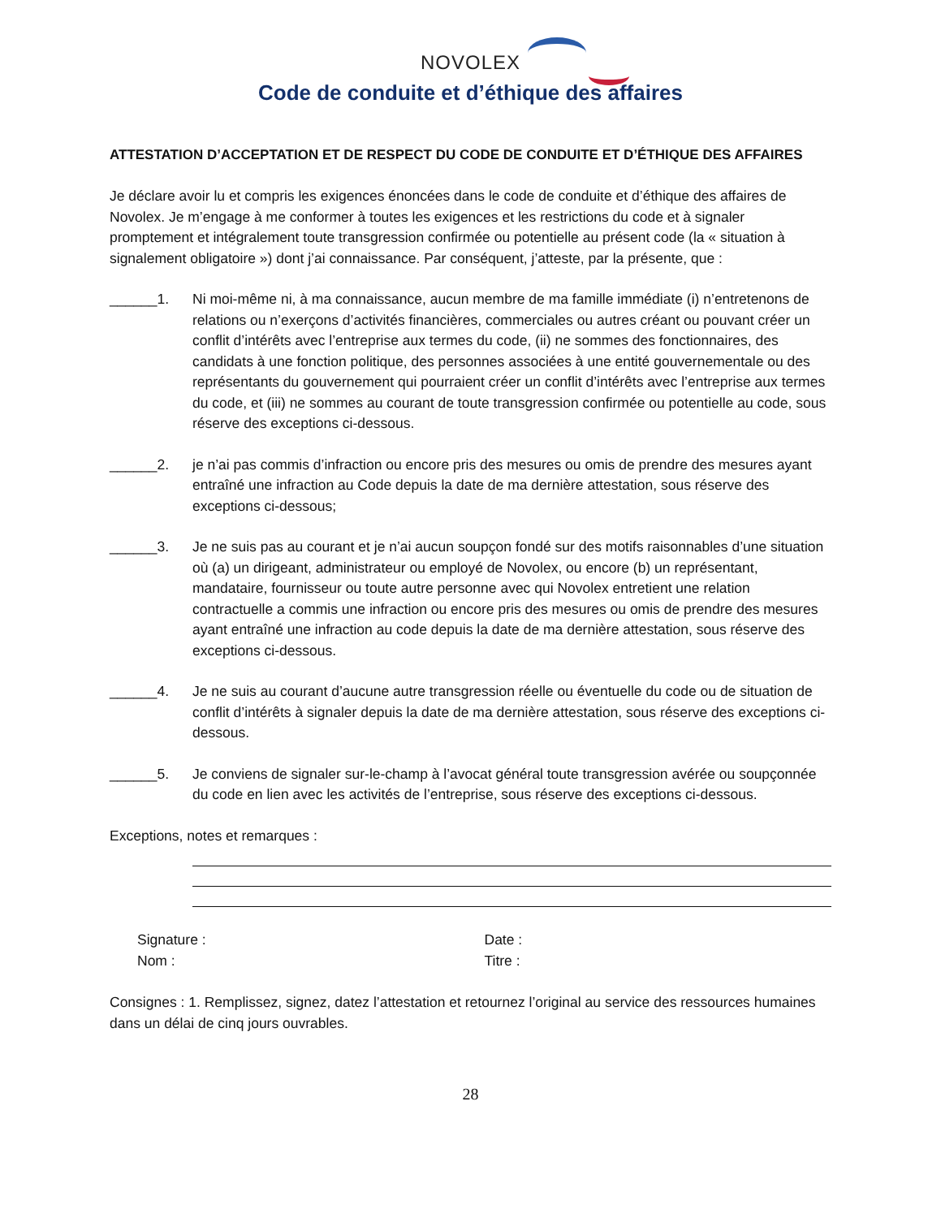NOVOLEX
Code de conduite et d’éthique des affaires
ATTESTATION D’ACCEPTATION ET DE RESPECT DU CODE DE CONDUITE ET D’ÉTHIQUE DES AFFAIRES
Je déclare avoir lu et compris les exigences énoncées dans le code de conduite et d’éthique des affaires de Novolex. Je m’engage à me conformer à toutes les exigences et les restrictions du code et à signaler promptement et intégralement toute transgression confirmée ou potentielle au présent code (la « situation à signalement obligatoire ») dont j’ai connaissance. Par conséquent, j’atteste, par la présente, que :
______1. Ni moi-même ni, à ma connaissance, aucun membre de ma famille immédiate (i) n’entretenons de relations ou n’exerçons d’activités financières, commerciales ou autres créant ou pouvant créer un conflit d’intérêts avec l’entreprise aux termes du code, (ii) ne sommes des fonctionnaires, des candidats à une fonction politique, des personnes associées à une entité gouvernementale ou des représentants du gouvernement qui pourraient créer un conflit d’intérêts avec l’entreprise aux termes du code, et (iii) ne sommes au courant de toute transgression confirmée ou potentielle au code, sous réserve des exceptions ci-dessous.
______2. je n’ai pas commis d’infraction ou encore pris des mesures ou omis de prendre des mesures ayant entraîné une infraction au Code depuis la date de ma dernière attestation, sous réserve des exceptions ci-dessous;
______3. Je ne suis pas au courant et je n’ai aucun soupçon fondé sur des motifs raisonnables d’une situation où (a) un dirigeant, administrateur ou employé de Novolex, ou encore (b) un représentant, mandataire, fournisseur ou toute autre personne avec qui Novolex entretient une relation contractuelle a commis une infraction ou encore pris des mesures ou omis de prendre des mesures ayant entraîné une infraction au code depuis la date de ma dernière attestation, sous réserve des exceptions ci-dessous.
______4. Je ne suis au courant d’aucune autre transgression réelle ou éventuelle du code ou de situation de conflit d’intérêts à signaler depuis la date de ma dernière attestation, sous réserve des exceptions ci-dessous.
______5. Je conviens de signaler sur-le-champ à l’avocat général toute transgression avérée ou soupçonnée du code en lien avec les activités de l’entreprise, sous réserve des exceptions ci-dessous.
Exceptions, notes et remarques :
Signature :
Nom :
Date :
Titre :
Consignes : 1. Remplissez, signez, datez l’attestation et retournez l’original au service des ressources humaines dans un délai de cinq jours ouvrables.
28